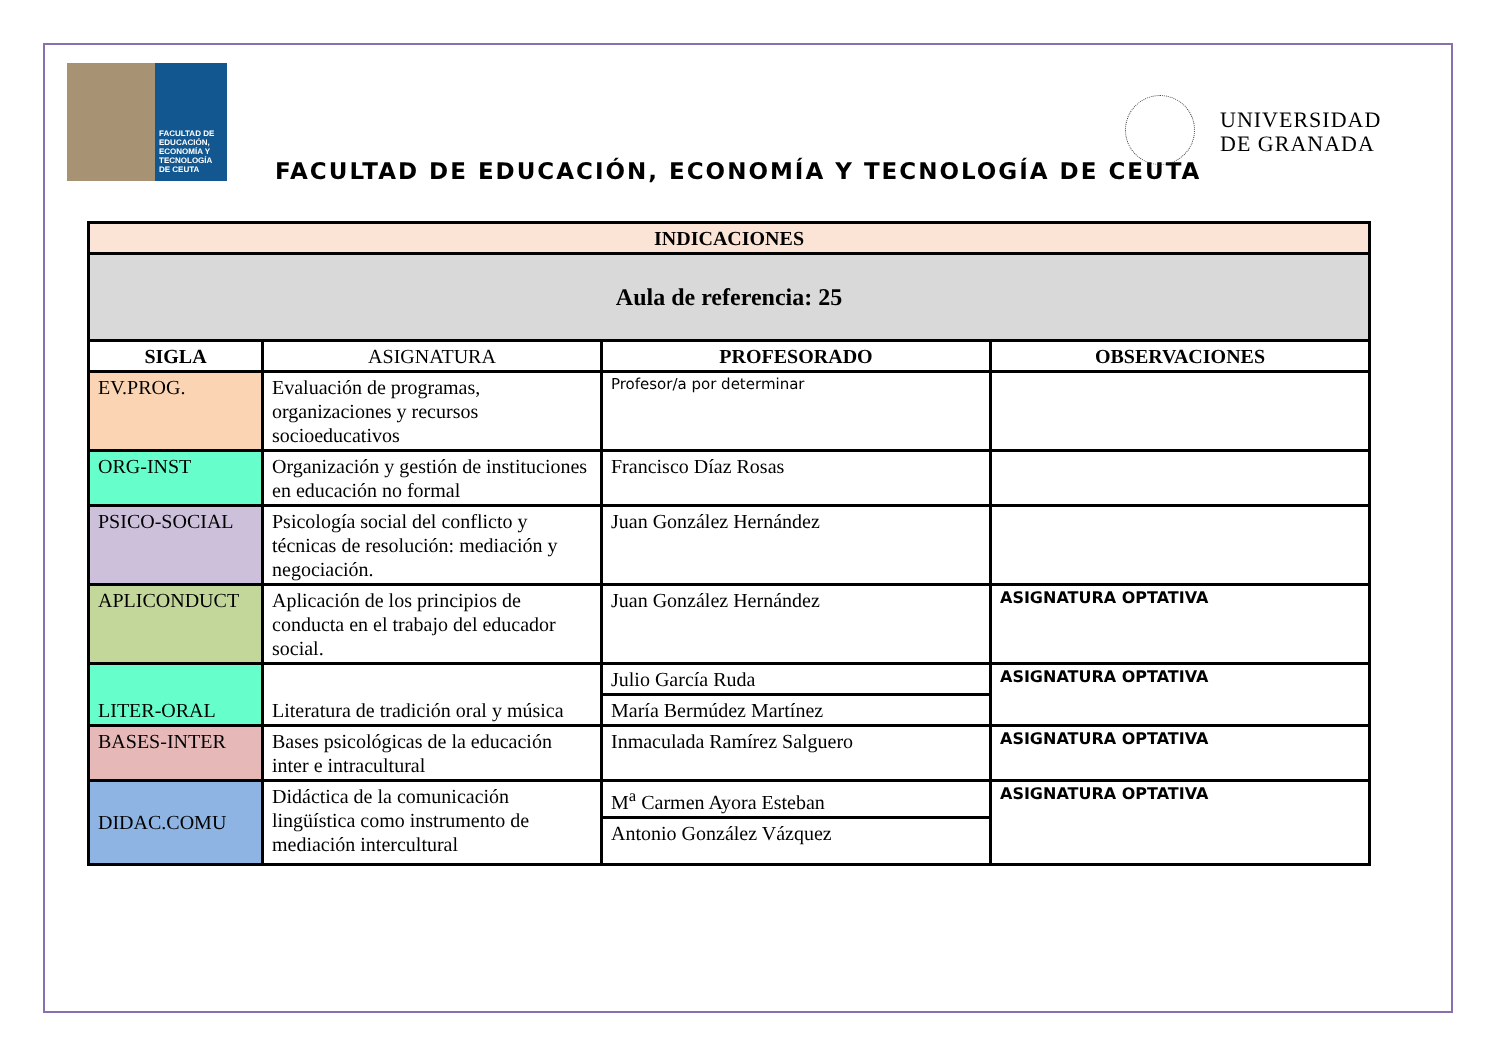FACULTAD DE EDUCACIÓN, ECONOMÍA Y TECNOLOGÍA DE CEUTA
FACULTAD DE EDUCACIÓN, ECONOMÍA Y TECNOLOGÍA DE CEUTA
UNIVERSIDAD
DE GRANADA
| INDICACIONES | | | |
| --- | --- | --- | --- |
| Aula de referencia: 25 | | | |
| SIGLA | ASIGNATURA | PROFESORADO | OBSERVACIONES |
| EV.PROG. | Evaluación de programas, organizaciones y recursos socioeducativos | Profesor/a por determinar | |
| ORG-INST | Organización y gestión de instituciones en educación no formal | Francisco Díaz Rosas | |
| PSICO-SOCIAL | Psicología social del conflicto y técnicas de resolución: mediación y negociación. | Juan González Hernández | |
| APLICONDUCT | Aplicación de los principios de conducta en el trabajo del educador social. | Juan González Hernández | ASIGNATURA OPTATIVA |
| LITER-ORAL | Literatura de tradición oral y música | Julio García Ruda | ASIGNATURA OPTATIVA |
| | | María Bermúdez Martínez | |
| BASES-INTER | Bases psicológicas de la educación inter e intracultural | Inmaculada Ramírez Salguero | ASIGNATURA OPTATIVA |
| DIDAC.COMU | Didáctica de la comunicación lingüística como instrumento de mediación intercultural | M<sup>a</sup> Carmen Ayora Esteban | ASIGNATURA OPTATIVA |
| | | Antonio González Vázquez | |